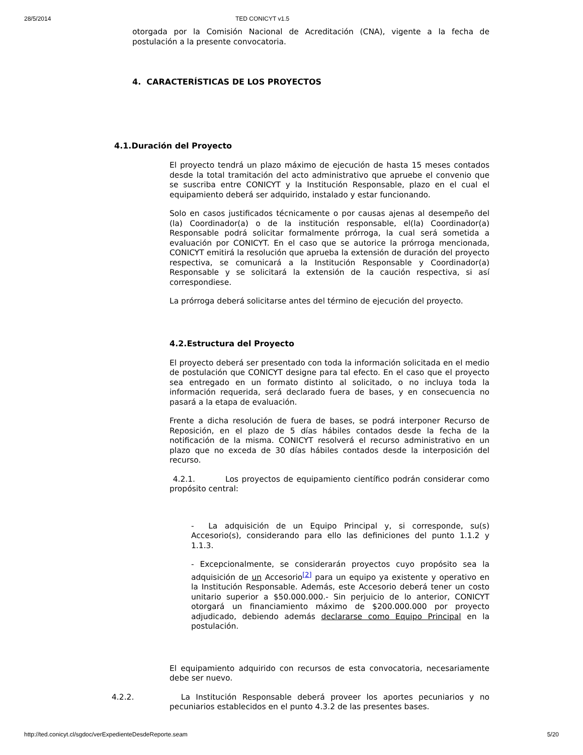28/5/2014 TED CONICYT v1.5
otorgada por la Comisión Nacional de Acreditación (CNA), vigente a la fecha de postulación a la presente convocatoria.
4. CARACTERÍSTICAS DE LOS PROYECTOS
4.1.Duración del Proyecto
El proyecto tendrá un plazo máximo de ejecución de hasta 15 meses contados desde la total tramitación del acto administrativo que apruebe el convenio que se suscriba entre CONICYT y la Institución Responsable, plazo en el cual el equipamiento deberá ser adquirido, instalado y estar funcionando.
Solo en casos justificados técnicamente o por causas ajenas al desempeño del (la) Coordinador(a) o de la institución responsable, el(la) Coordinador(a) Responsable podrá solicitar formalmente prórroga, la cual será sometida a evaluación por CONICYT. En el caso que se autorice la prórroga mencionada, CONICYT emitirá la resolución que aprueba la extensión de duración del proyecto respectiva, se comunicará a la Institución Responsable y Coordinador(a) Responsable y se solicitará la extensión de la caución respectiva, si así correspondiese.
La prórroga deberá solicitarse antes del término de ejecución del proyecto.
4.2.Estructura del Proyecto
El proyecto deberá ser presentado con toda la información solicitada en el medio de postulación que CONICYT designe para tal efecto. En el caso que el proyecto sea entregado en un formato distinto al solicitado, o no incluya toda la información requerida, será declarado fuera de bases, y en consecuencia no pasará a la etapa de evaluación.
Frente a dicha resolución de fuera de bases, se podrá interponer Recurso de Reposición, en el plazo de 5 días hábiles contados desde la fecha de la notificación de la misma. CONICYT resolverá el recurso administrativo en un plazo que no exceda de 30 días hábiles contados desde la interposición del recurso.
4.2.1. Los proyectos de equipamiento científico podrán considerar como propósito central:
- La adquisición de un Equipo Principal y, si corresponde, su(s) Accesorio(s), considerando para ello las definiciones del punto 1.1.2 y 1.1.3.
- Excepcionalmente, se considerarán proyectos cuyo propósito sea la adquisición de un Accesorio<sup>[2]</sup> para un equipo ya existente y operativo en la Institución Responsable. Además, este Accesorio deberá tener un costo unitario superior a $50.000.000.- Sin perjuicio de lo anterior, CONICYT otorgará un financiamiento máximo de $200.000.000 por proyecto adjudicado, debiendo además declararse como Equipo Principal en la postulación.
El equipamiento adquirido con recursos de esta convocatoria, necesariamente debe ser nuevo.
4.2.2. La Institución Responsable deberá proveer los aportes pecuniarios y no pecuniarios establecidos en el punto 4.3.2 de las presentes bases.
http://ted.conicyt.cl/sgdoc/verExpedienteDesdeReporte.seam 5/20